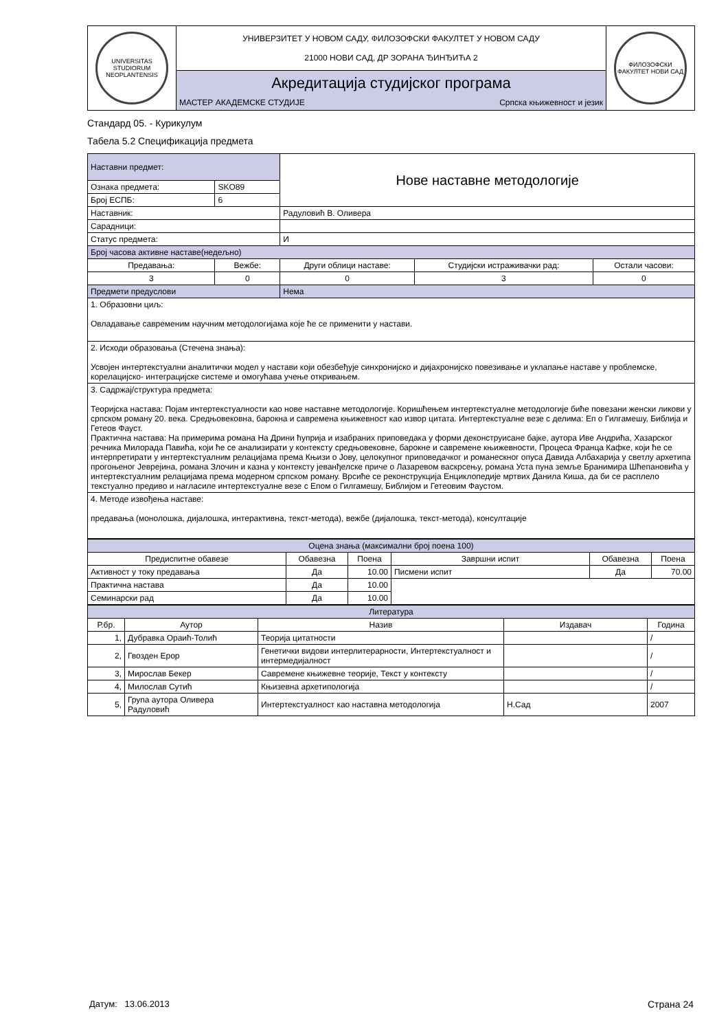| UNIVERSITAS STUDIORUM NEOPLANTENSIS | УНИВЕРЗИТЕТ У НОВОМ САДУ, ФИЛОЗОФСКИ ФАКУЛТЕТ У НОВОМ САДУ 21000 НОВИ САД, ДР ЗОРАНА ЂИНЂИЋА 2 | | ФИЛОЗОФСКИ ФАКУЛТЕТ НОВИ САД |
| | Акредитација студијског програма | | |
| | МАСТЕР АКАДЕМСКЕ СТУДИЈЕ | Српска књижевност и језик | |
Стандард 05. - Курикулум
Табела 5.2 Спецификација предмета
| Наставни предмет: | | Нове наставне методологије | | |
| Ознака предмета: | SKO89 | | | |
| Број ЕСПБ: | 6 | | | |
| Наставник: | | Радуловић В. Оливера | | |
| Сарадници: | | | | |
| Статус предмета: | | И | | |
| Број часова активне наставе(недељно) | | | | |
| Предавања: | Вежбе: | Други облици наставе: | Студијски истраживачки рад: | Остали часови: |
| 3 | 0 | 0 | 3 | 0 |
| Предмети предуслови | | Нема | | |
| 1. Образовни циљ: Овладавање савременим научним методологијама које ће се применити у настави. | | | | |
| 2. Исходи образовања (Стечена знања): Усвојен интертекстуални аналитички модел у настави који обезбеђује синхронијско и дијахронијско повезивање и уклапање наставе у проблемске, корелацијско- интеграцијске системе и омогућава учење откривањем. | | | | |
| 3. Садржај/структура предмета: Теоријска настава: Појам интертекстуалности као нове наставне методологије. Коришћењем интертекстуалне методологије биће повезани женски ликови у српском роману 20. века. Средњовековна, барокна и савремена књижевност као извор цитата. Интертекстуалне везе с делима: Еп о Гилгамешу, Библија и Гетеов Фауст. Практична настава: На примерима романа На Дрини ћуприја и изабраних приповедака у форми деконструисане бајке, аутора Иве Андрића, Хазарског речника Милорада Павића, који ће се анализирати у контексту средњовековне, барокне и савремене књижевности, Процеса Франца Кафке, који ће се интерпретирати у интертекстуалним релацијама према Књизи о Јову, целокупног приповедачког и романескног опуса Давида Албахарија у светлу архетипа прогоњеног Јеврејина, романа Злочин и казна у контексту јеванђелске приче о Лазаревом васкрсењу, романа Уста пуна земље Бранимира Шћепановића у интертекстуалним релацијама према модерном српском роману. Врсиће се реконструкција Енциклопедије мртвих Данила Киша, да би се расплело текстуално предиво и нагласиле интертекстуалне везе с Епом о Гилгамешу, Библијом и Гетеовим Фаустом. | | | | |
| 4. Методе извођења наставе: предавања (монолошка, дијалошка, интерактивна, текст-метода), вежбе (дијалошка, текст-метода), консултације | | | | |
| Оцена знања (максимални број поена 100) | | | | | |
| Предиспитне обавезе | Обавезна | Поена | Завршни испит | Обавезна | Поена |
| Активност у току предавања | Да | 10.00 | Писмени испит | Да | 70.00 |
| Практична настава | Да | 10.00 | | | |
| Семинарски рад | Да | 10.00 | | | |
| Литература | | | | |
| Р.бр. | Аутор | Назив | Издавач | Година |
| 1, | Дубравка Ораић-Толић | Теорија цитатности | | / |
| 2, | Гвозден Ерор | Генетички видови интерлитерарности, Интертекстуалност и интермедијалност | | / |
| 3, | Мирослав Бекер | Савремене књижевне теорије, Текст у контексту | | / |
| 4, | Милослав Сутић | Књизевна архетипологија | | / |
| 5, | Група аутора Оливера Радуловић | Интертекстуалност као наставна методологија | Н.Сад | 2007 |
Датум: 13.06.2013 Страна 24